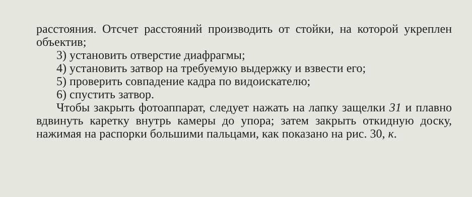расстояния. Отсчет расстояний производить от стойки, на которой укреплен объектив;
3) установить отверстие диафрагмы;
4) установить затвор на требуемую выдержку и взвести его;
5) проверить совпадение кадра по видоискателю;
6) спустить затвор.
Чтобы закрыть фотоаппарат, следует нажать на лапку защелки 31 и плавно вдвинуть каретку внутрь камеры до упора; затем закрыть откидную доску, нажимая на распорки большими пальцами, как показано на рис. 30, к.